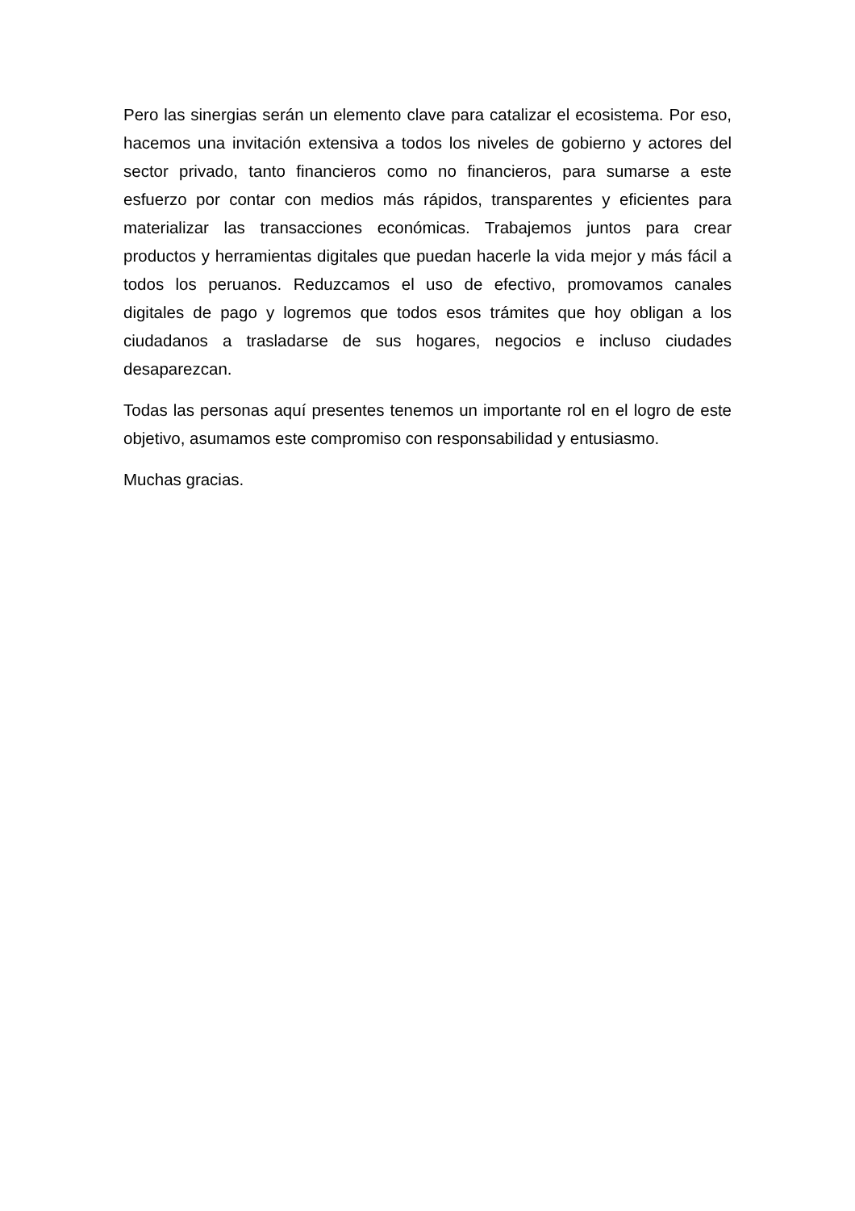Pero las sinergias serán un elemento clave para catalizar el ecosistema. Por eso, hacemos una invitación extensiva a todos los niveles de gobierno y actores del sector privado, tanto financieros como no financieros, para sumarse a este esfuerzo por contar con medios más rápidos, transparentes y eficientes para materializar las transacciones económicas. Trabajemos juntos para crear productos y herramientas digitales que puedan hacerle la vida mejor y más fácil a todos los peruanos. Reduzcamos el uso de efectivo, promovamos canales digitales de pago y logremos que todos esos trámites que hoy obligan a los ciudadanos a trasladarse de sus hogares, negocios e incluso ciudades desaparezcan.
Todas las personas aquí presentes tenemos un importante rol en el logro de este objetivo, asumamos este compromiso con responsabilidad y entusiasmo.
Muchas gracias.